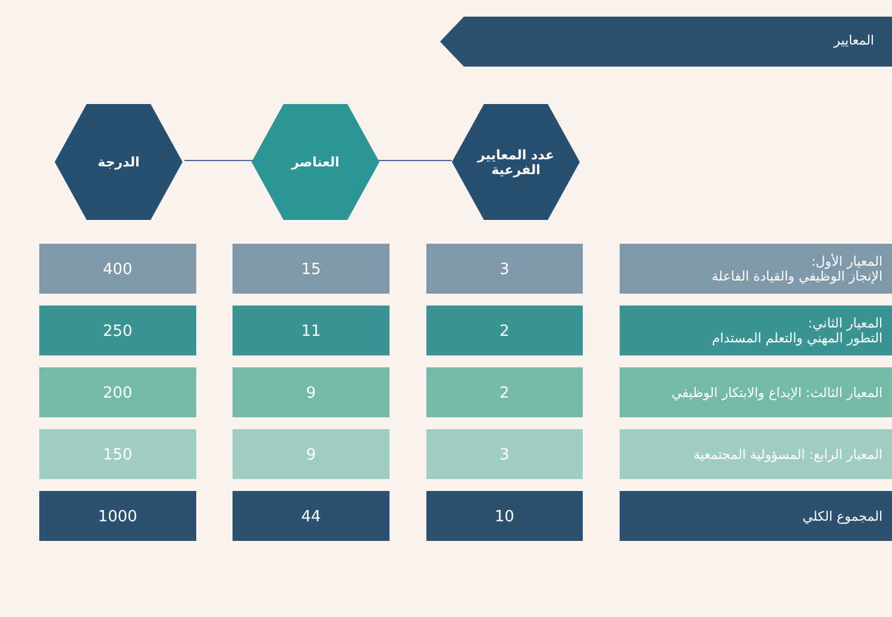المعايير
الدرجة العناصر
عدد المعايير
الفرعية
| المعيار الأول: الإنجاز الوظيفي والقيادة الفاعلة | | 3 | | 15 | | 400 |
| المعيار الثاني: التطور المهني والتعلم المستدام | | 2 | | 11 | | 250 |
| المعيار الثالث: الإبداع والابتكار الوظيفي | | 2 | | 9 | | 200 |
| المعيار الرابع: المسؤولية المجتمعية | | 3 | | 9 | | 150 |
| المجموع الكلي | | 10 | | 44 | | 1000 |